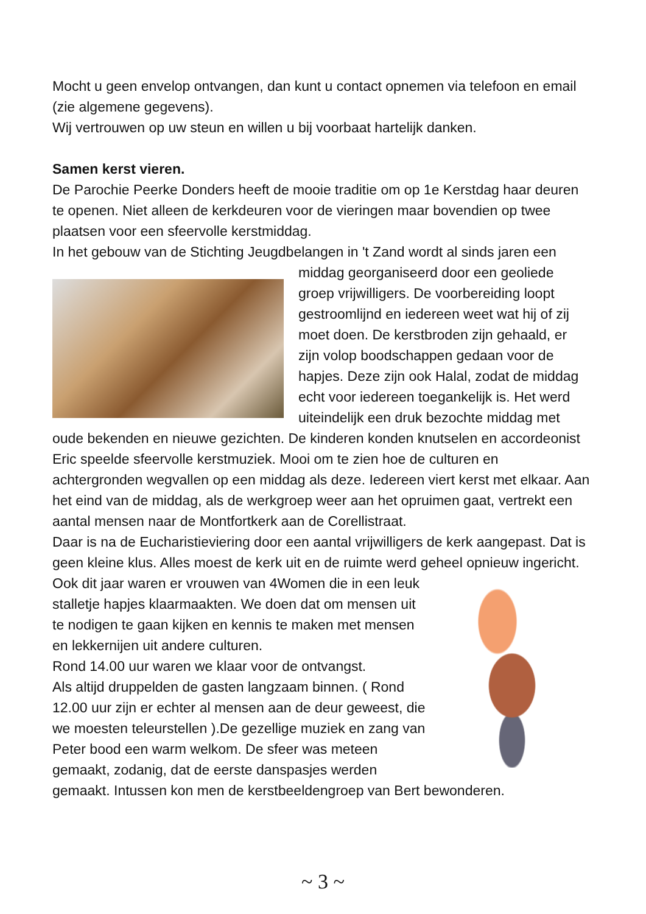Mocht u geen envelop ontvangen, dan kunt u contact opnemen via telefoon en email (zie algemene gegevens).
Wij vertrouwen op uw steun en willen u bij voorbaat hartelijk danken.
Samen kerst vieren.
De Parochie Peerke Donders heeft de mooie traditie om op 1e Kerstdag haar deuren te openen. Niet alleen de kerkdeuren voor de vieringen maar bovendien op twee plaatsen voor een sfeervolle kerstmiddag.
In het gebouw van de Stichting Jeugdbelangen in 't Zand wordt al sinds jaren een middag georganiseerd door een geoliede groep vrijwilligers. De voorbereiding loopt gestroomlijnd en iedereen weet wat hij of zij moet doen. De kerstbroden zijn gehaald, er zijn volop boodschappen gedaan voor de hapjes. Deze zijn ook Halal, zodat de middag echt voor iedereen toegankelijk is. Het werd uiteindelijk een druk bezochte middag met oude bekenden en nieuwe gezichten. De kinderen konden knutselen en accordeonist Eric speelde sfeervolle kerstmuziek. Mooi om te zien hoe de culturen en achtergronden wegvallen op een middag als deze. Iedereen viert kerst met elkaar. Aan het eind van de middag, als de werkgroep weer aan het opruimen gaat, vertrekt een aantal mensen naar de Montfortkerk aan de Corellistraat.
Daar is na de Eucharistieviering door een aantal vrijwilligers de kerk aangepast. Dat is geen kleine klus. Alles moest de kerk uit en de ruimte werd geheel opnieuw ingericht. Ook dit jaar waren er vrouwen van 4Women die in een leuk stalletje hapjes klaarmaakten. We doen dat om mensen uit te nodigen te gaan kijken en kennis te maken met mensen en lekkernijen uit andere culturen.
Rond 14.00 uur waren we klaar voor de ontvangst.
Als altijd druppelden de gasten langzaam binnen. ( Rond 12.00 uur zijn er echter al mensen aan de deur geweest, die we moesten teleurstellen ).De gezellige muziek en zang van Peter bood een warm welkom. De sfeer was meteen gemaakt, zodanig, dat de eerste danspasjes werden gemaakt. Intussen kon men de kerstbeeldengroep van Bert bewonderen.
~ 3 ~